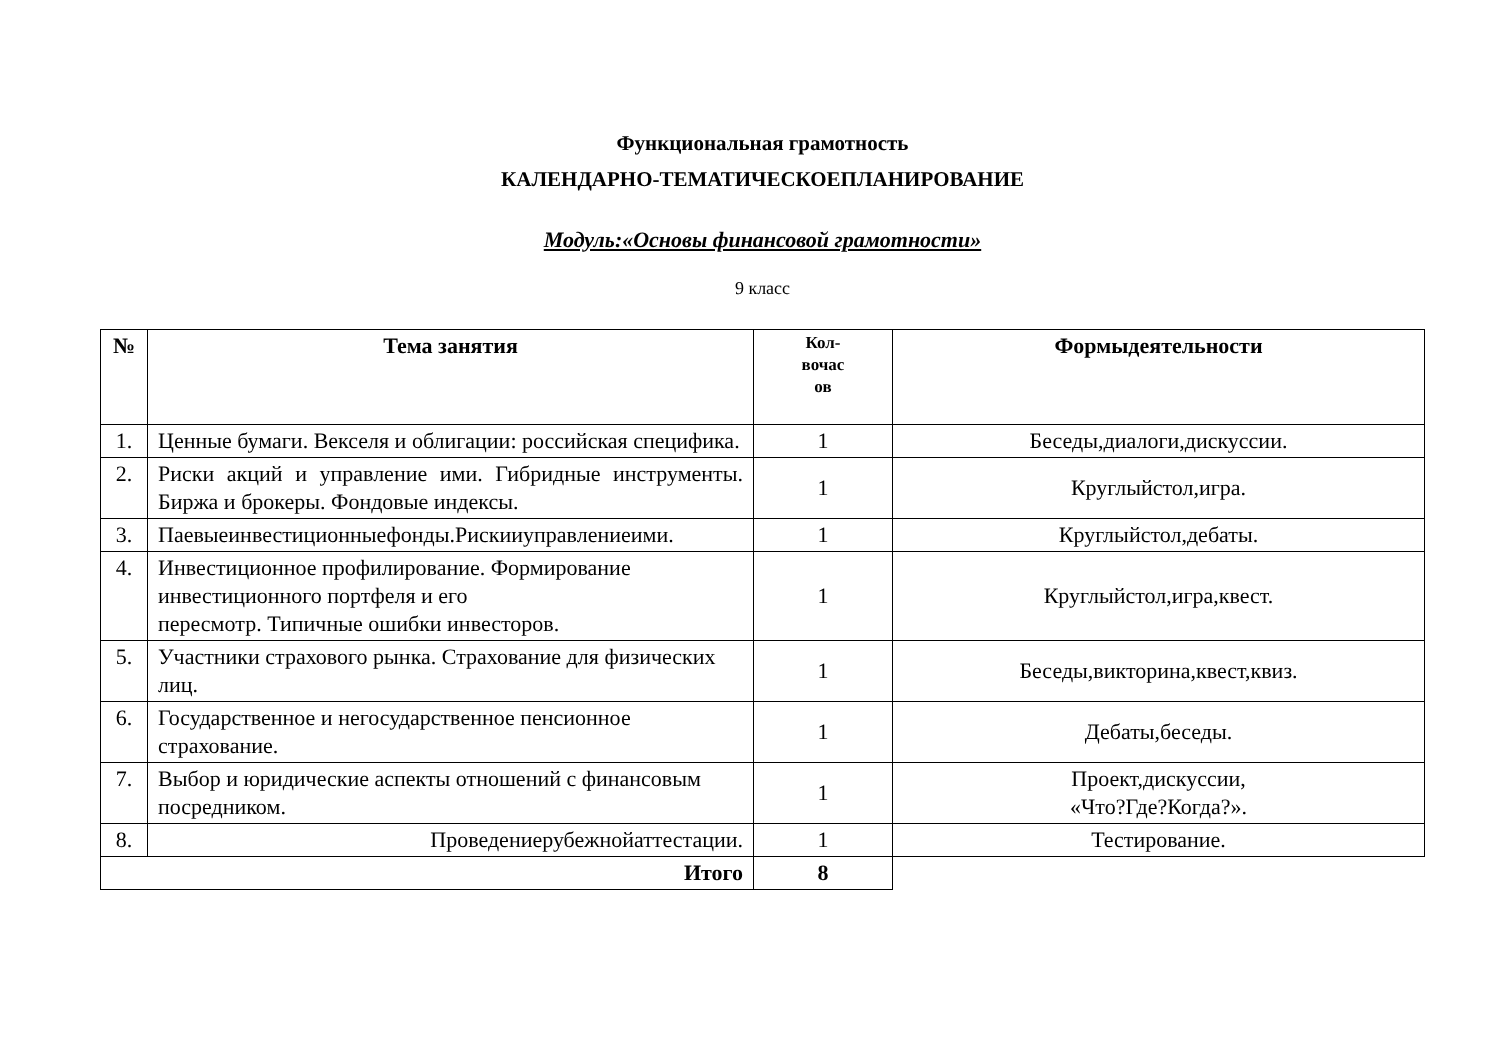Функциональная грамотность
КАЛЕНДАРНО-ТЕМАТИЧЕСКОЕПЛАНИРОВАНИЕ
Модуль:«Основы финансовой грамотности»
9 класс
| № | Тема занятия | Кол- вочас ов | Формыдеятельности |
| --- | --- | --- | --- |
| 1. | Ценные бумаги. Векселя и облигации: российская специфика. | 1 | Беседы,диалоги,дискуссии. |
| 2. | Риски акций и управление ими. Гибридные инструменты. Биржа и брокеры. Фондовые индексы. | 1 | Круглыйстол,игра. |
| 3. | Паевыеинвестиционныефонды.Рискииуправлениеими. | 1 | Круглыйстол,дебаты. |
| 4. | Инвестиционное профилирование. Формирование инвестиционного портфеля и его пересмотр. Типичные ошибки инвесторов. | 1 | Круглыйстол,игра,квест. |
| 5. | Участники страхового рынка. Страхование для физических лиц. | 1 | Беседы,викторина,квест,квиз. |
| 6. | Государственное и негосударственное пенсионное страхование. | 1 | Дебаты,беседы. |
| 7. | Выбор и юридические аспекты отношений с финансовым посредником. | 1 | Проект,дискуссии, «Что?Где?Когда?». |
| 8. | Проведениерубежнойаттестации. | 1 | Тестирование. |
| Итого | | 8 | |